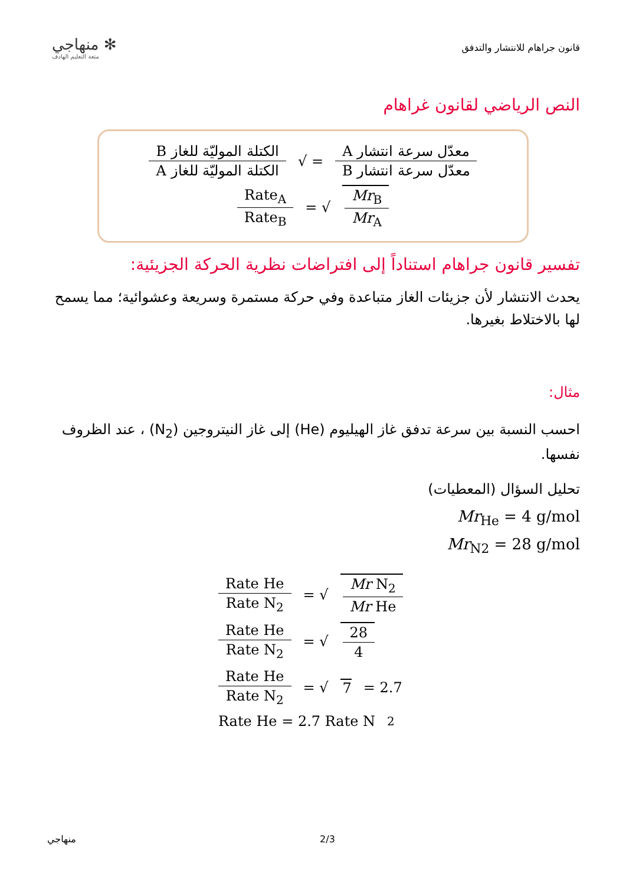قانون جراهام للانتشار والتدفق
✻ منهاجي
متعة التعليم الهادف
النص الرياضي لقانون غراهام
الكتلة الموليّة للغاز B الكتلة الموليّة للغاز A √ = معدّل سرعة انتشار A معدّل سرعة انتشار B
Rate<sub>A</sub> Rate<sub>B</sub> = √ Mr<sub>B</sub> Mr<sub>A</sub>
تفسير قانون جراهام استناداً إلى افتراضات نظرية الحركة الجزيئية:
يحدث الانتشار لأن جزيئات الغاز متباعدة وفي حركة مستمرة وسريعة وعشوائية؛ مما يسمح لها بالاختلاط بغيرها.
مثال:
احسب النسبة بين سرعة تدفق غاز الهيليوم (He) إلى غاز النيتروجين (N<sub>2</sub>) ، عند الظروف نفسها.
تحليل السؤال (المعطيات)
Mr<sub>He</sub> = 4 g/mol
Mr<sub>N2</sub> = 28 g/mol
Rate He Rate N<sub>2</sub> = √ Mr N<sub>2</sub> Mr He
Rate He Rate N<sub>2</sub> = √ 28 4
Rate He Rate N<sub>2</sub> = √ 7 = 2.7
Rate He = 2.7 Rate N<sub>2</sub>
منهاجي 2/3